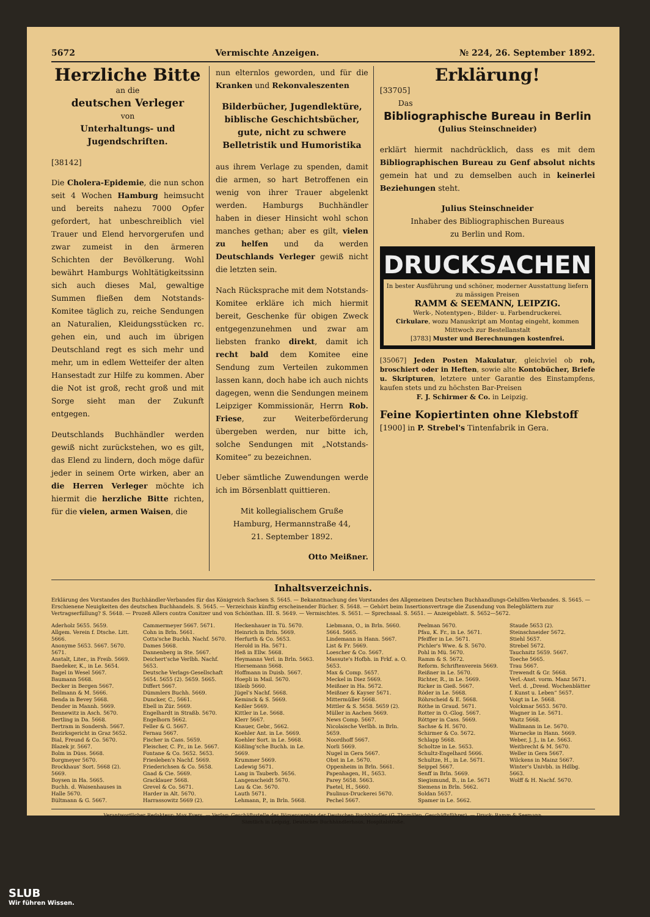5672 Vermischte Anzeigen. № 224, 26. September 1892.
Herzliche Bitte
an die
deutschen Verleger
von
Unterhaltungs- und Jugendschriften.
[38142]
Die Cholera-Epidemie, die nun schon seit 4 Wochen Hamburg heimsucht und bereits nahezu 7000 Opfer gefordert, hat unbeschreiblich viel Trauer und Elend hervorgerufen und zwar zumeist in den ärmeren Schichten der Bevölkerung. Wohl bewährt Hamburgs Wohltätigkeitssinn sich auch dieses Mal, gewaltige Summen fließen dem Notstands-Komitee täglich zu, reiche Sendungen an Naturalien, Kleidungsstücken rc. gehen ein, und auch im übrigen Deutschland regt es sich mehr und mehr, um in edlem Wetteifer der alten Hansestadt zur Hilfe zu kommen. Aber die Not ist groß, recht groß und mit Sorge sieht man der Zukunft entgegen.
Deutschlands Buchhändler werden gewiß nicht zurückstehen, wo es gilt, das Elend zu lindern, doch möge dafür jeder in seinem Orte wirken, aber an die Herren Verleger möchte ich hiermit die herzliche Bitte richten, für die vielen, armen Waisen, die
nun elternlos geworden, und für die Kranken und Rekonvaleszenten
Bilderbücher, Jugendlektüre, biblische Geschichtsbücher, gute, nicht zu schwere Belletristik und Humoristika
aus ihrem Verlage zu spenden, damit die armen, so hart Betroffenen ein wenig von ihrer Trauer abgelenkt werden. Hamburgs Buchhändler haben in dieser Hinsicht wohl schon manches gethan; aber es gilt, vielen zu helfen und da werden Deutschlands Verleger gewiß nicht die letzten sein.
Nach Rücksprache mit dem Notstands-Komitee erkläre ich mich hiermit bereit, Geschenke für obigen Zweck entgegenzunehmen und zwar am liebsten franko direkt, damit ich recht bald dem Komitee eine Sendung zum Verteilen zukommen lassen kann, doch habe ich auch nichts dagegen, wenn die Sendungen meinem Leipziger Kommissionär, Herrn Rob. Friese, zur Weiterbeförderung übergeben werden, nur bitte ich, solche Sendungen mit „Notstands-Komitee“ zu bezeichnen.
Ueber sämtliche Zuwendungen werde ich im Börsenblatt quittieren.
Mit kollegialischem Gruße
Hamburg, Hermannstraße 44,
21. September 1892.
Otto Meißner.
Erklärung!
[33705]
Das
Bibliographische Bureau in Berlin
(Julius Steinschneider)
erklärt hiermit nachdrücklich, dass es mit dem Bibliographischen Bureau zu Genf absolut nichts gemein hat und zu demselben auch in keinerlei Beziehungen steht.
Julius Steinschneider
Inhaber des Bibliographischen Bureaus
zu Berlin und Rom.
DRUCKSACHEN
In bester Ausführung und schöner, moderner Ausstattung liefern zu mässigen Preisen
RAMM & SEEMANN, LEIPZIG.
Werk-, Notentypen-, Bilder- u. Farbendruckerei.
Cirkulare, wozu Manuskript am Montag eingeht, kommen Mittwoch zur Bestellanstalt
[3783] Muster und Berechnungen kostenfrei.
[35067] Jeden Posten Makulatur, gleichviel ob roh, broschiert oder in Heften, sowie alte Kontobücher, Briefe u. Skripturen, letztere unter Garantie des Einstampfens, kaufen stets und zu höchsten Bar-Preisen
F. J. Schirmer & Co. in Leipzig.
Feine Kopiertinten ohne Klebstoff
[1900] in P. Strebel's Tintenfabrik in Gera.
Inhaltsverzeichnis.
Erklärung des Vorstandes des Buchhändler-Verbandes für das Königreich Sachsen S. 5645. — Bekanntmachung des Vorstandes des Allgemeinen Deutschen Buchhandlungs-Gehilfen-Verbandes. S. 5645. — Erschienene Neuigkeiten des deutschen Buchhandels. S. 5645. — Verzeichnis künftig erscheinender Bücher. S. 5648. — Gehört beim Insertionsvertrage die Zusendung von Belegblättern zur Vertragserfüllung? S. 5648. — Prozeß Allers contra Conitzer und von Schönthan. III. S. 5649. — Vermischtes. S. 5651. — Sprechsaal. S. 5651. — Anzeigeblatt. S. 5652—5672.
Aderholz 5655. 5659.
Allgem. Verein f. Dtsche. Litt. 5666.
Anonyme 5653. 5667. 5670. 5671.
Anstalt, Liter., in Freib. 5669.
Baedeker, K., in Le. 5654.
Bagel in Wesel 5667.
Baumann 5668.
Becker in Bergen 5667.
Bellmann & M. 5666.
Benda in Bevey 5668.
Bender in Mannh. 5669.
Bennewitz in Asch. 5670.
Bertling in Da. 5668.
Bertram in Sondersh. 5667.
Bezirksgericht in Graz 5652.
Bial, Freund & Co. 5670.
Blazek jr. 5667.
Bolm in Düss. 5668.
Borgmeyer 5670.
Brockhaus' Sort. 5668 (2). 5669.
Boysen in Ha. 5665.
Buchh. d. Waisenhauses in Halle 5670.
Bültmann & G. 5667.
Cammermeyer 5667. 5671.
Cohn in Brln. 5661.
Cotta'sche Buchh. Nachf. 5670.
Dames 5668.
Dannenberg in Ste. 5667.
Deichert'sche Verlbh. Nachf. 5653.
Deutsche Verlags-Gesellschaft 5654. 5655 (2). 5659. 5665.
Differt 5667.
Dümmlers Buchh. 5669.
Duncker, C., 5661.
Ebell in Zür. 5669.
Engelhardt in Straßb. 5670.
Engelhorn 5662.
Feller & G. 5667.
Fernau 5667.
Fischer in Cass. 5659.
Fleischer, C. Fr., in Le. 5667.
Fontane & Co. 5652. 5653.
Friesleben's Nachf. 5669.
Friederichsen & Co. 5658.
Gnad & Cie. 5669.
Gracklauer 5668.
Grevel & Co. 5671.
Harder in Alt. 5670.
Harrassowitz 5669 (2).
Heckenhauer in Tü. 5670.
Heinrich in Brln. 5669.
Herfurth & Co. 5653.
Herold in Ha. 5671.
Heß in Ellw. 5668.
Heymanns Verl. in Brln. 5663.
Hiersemann 5668.
Hoffmann in Duisb. 5667.
Hoepli in Mail. 5670.
Ißleib 5660.
Jügel's Nachf. 5668.
Keminck & S. 5669.
Keßler 5669.
Kittler in Le. 5668.
Klerr 5667.
Knauer, Gebr., 5662.
Koehler Ant. in Le. 5669.
Koehler Sort. in Le. 5668.
Kößling'sche Buchh. in Le. 5669.
Krummer 5669.
Ladewig 5671.
Lang in Tauberb. 5656.
Langenscheidt 5670.
Lau & Cie. 5670.
Lauth 5671.
Lehmann, P., in Brln. 5668.
Liebmann, O., in Brln. 5660. 5664. 5665.
Lindemann in Hann. 5667.
List & Fr. 5669.
Loescher & Co. 5667.
Massute's Hofbh. in Frkf. a. O. 5653.
Max & Comp. 5657.
Meckel in Diez 5669.
Meißner in Ha. 5672.
Meißner & Kayser 5671.
Mittermüller 5668.
Mittler & S. 5658. 5659 (2).
Müller in Aachen 5669.
News Comp. 5667.
Nicolaische Verlbh. in Brln. 5659.
Noordhoff 5667.
Norli 5669.
Nugel in Gera 5667.
Obst in Le. 5670.
Oppenheim in Brln. 5661.
Papenhagen, H., 5653.
Parey 5658. 5663.
Paetel, H., 5660.
Paulinus-Druckerei 5670.
Pechel 5667.
Peelman 5670.
Pfau, K. Fr., in Le. 5671.
Pfeiffer in Le. 5671.
Pichler's Wwe. & S. 5670.
Pohl in Mü. 5670.
Ramm & S. 5672.
Reform. Schriftenverein 5669.
Reißner in Le. 5670.
Richter, R., in Le. 5669.
Ricker in Gieß. 5667.
Röder in Le. 5668.
Röhrscheid & E. 5668.
Röthe in Graud. 5671.
Rotter in O.-Glog. 5667.
Röttger in Cass. 5669.
Sachse & H. 5670.
Schirmer & Co. 5672.
Schlapp 5668.
Scholtze in Le. 5653.
Schultz-Engelhard 5666.
Schultze, H., in Le. 5671.
Seippel 5667.
Senff in Brln. 5669.
Siegismund, B., in Le. 5671
Siemens in Brln. 5662.
Soldan 5657.
Spamer in Le. 5662.
Staude 5653 (2).
Steinschneider 5672.
Stiehl 5657.
Strebel 5672.
Tauchnitz 5659. 5667.
Toeche 5665.
Trau 5667.
Trewendt & Gr. 5668.
Verl.-Anst. vorm. Manz 5671.
Verl. d. „Dresd. Wochenblätter f. Kunst u. Leben“ 5657.
Voigt in Le. 5668.
Volckmar 5653. 5670.
Wagner in Le. 5671.
Waitz 5668.
Wallmann in Le. 5670.
Warnecke in Hann. 5669.
Weber, J. J., in Le. 5663.
Weitbrecht & M. 5670.
Weller in Gera 5667.
Wilckens in Mainz 5667.
Winter's Univbh. in Hdlbg. 5663.
Wolff & H. Nachf. 5670.
Verantwortlicher Redakteur: Max Evers. — Verlag: Geschäftsstelle des Börsenvereins der Deutschen Buchhändler (G. Thomälen, Geschäftsführer). — Druck: Ramm & Seemann.
Sämtlich in Leipzig, Deutsches Buchhändlerhaus, Hospitalstraße.
SLUB
Wir führen Wissen.